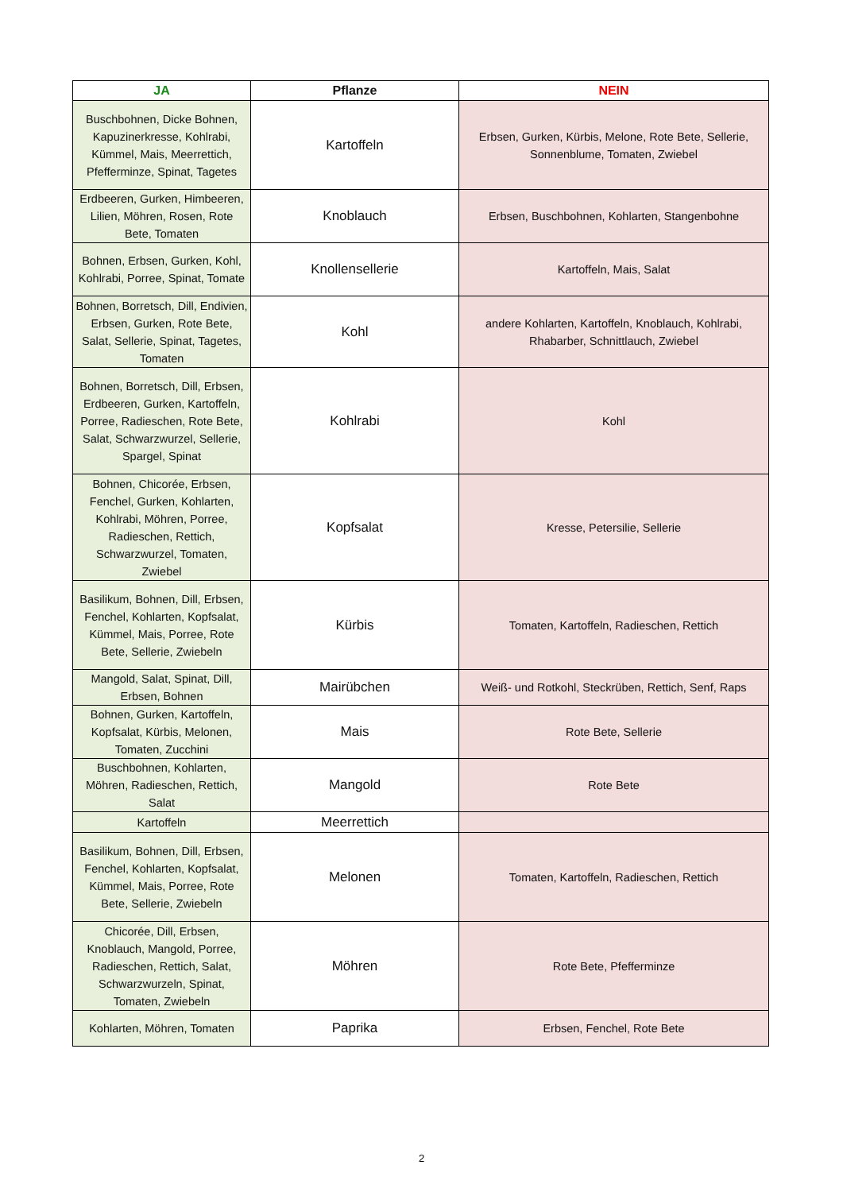| JA | Pflanze | NEIN |
| --- | --- | --- |
| Buschbohnen, Dicke Bohnen, Kapuzinerkresse, Kohlrabi, Kümmel, Mais, Meerrettich, Pfefferminze, Spinat, Tagetes | Kartoffeln | Erbsen, Gurken, Kürbis, Melone, Rote Bete, Sellerie, Sonnenblume, Tomaten, Zwiebel |
| Erdbeeren, Gurken, Himbeeren, Lilien, Möhren, Rosen, Rote Bete, Tomaten | Knoblauch | Erbsen, Buschbohnen, Kohlarten, Stangenbohne |
| Bohnen, Erbsen, Gurken, Kohl, Kohlrabi, Porree, Spinat, Tomate | Knollensellerie | Kartoffeln, Mais, Salat |
| Bohnen, Borretsch, Dill, Endivien, Erbsen, Gurken, Rote Bete, Salat, Sellerie, Spinat, Tagetes, Tomaten | Kohl | andere Kohlarten, Kartoffeln, Knoblauch, Kohlrabi, Rhabarber, Schnittlauch, Zwiebel |
| Bohnen, Borretsch, Dill, Erbsen, Erdbeeren, Gurken, Kartoffeln, Porree, Radieschen, Rote Bete, Salat, Schwarzwurzel, Sellerie, Spargel, Spinat | Kohlrabi | Kohl |
| Bohnen, Chicorée, Erbsen, Fenchel, Gurken, Kohlarten, Kohlrabi, Möhren, Porree, Radieschen, Rettich, Schwarzwurzel, Tomaten, Zwiebel | Kopfsalat | Kresse, Petersilie, Sellerie |
| Basilikum, Bohnen, Dill, Erbsen, Fenchel, Kohlarten, Kopfsalat, Kümmel, Mais, Porree, Rote Bete, Sellerie, Zwiebeln | Kürbis | Tomaten, Kartoffeln, Radieschen, Rettich |
| Mangold, Salat, Spinat, Dill, Erbsen, Bohnen | Mairübchen | Weiß- und Rotkohl, Steckrüben, Rettich, Senf, Raps |
| Bohnen, Gurken, Kartoffeln, Kopfsalat, Kürbis, Melonen, Tomaten, Zucchini | Mais | Rote Bete, Sellerie |
| Buschbohnen, Kohlarten, Möhren, Radieschen, Rettich, Salat | Mangold | Rote Bete |
| Kartoffeln | Meerrettich | |
| Basilikum, Bohnen, Dill, Erbsen, Fenchel, Kohlarten, Kopfsalat, Kümmel, Mais, Porree, Rote Bete, Sellerie, Zwiebeln | Melonen | Tomaten, Kartoffeln, Radieschen, Rettich |
| Chicorée, Dill, Erbsen, Knoblauch, Mangold, Porree, Radieschen, Rettich, Salat, Schwarzwurzeln, Spinat, Tomaten, Zwiebeln | Möhren | Rote Bete, Pfefferminze |
| Kohlarten, Möhren, Tomaten | Paprika | Erbsen, Fenchel, Rote Bete |
2